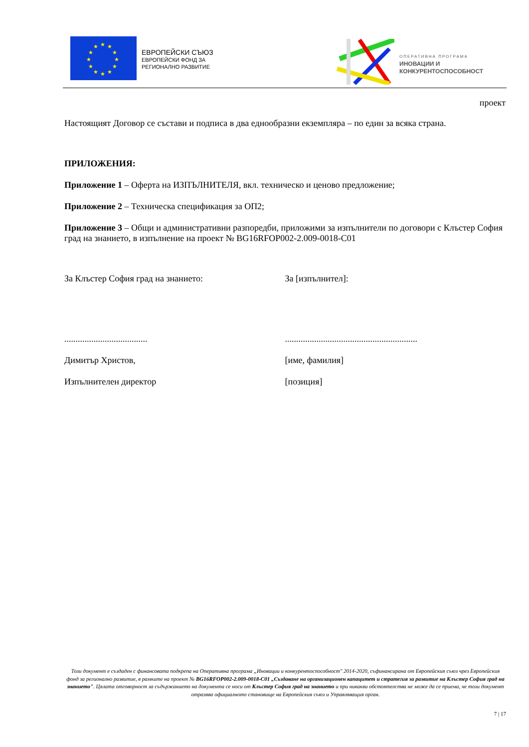★
★
★
★
★
★
★
★
★
★
★
★
ЕВРОПЕЙСКИ СЪЮЗ
ЕВРОПЕЙСКИ ФОНД ЗА
РЕГИОНАЛНО РАЗВИТИЕ
ОПЕРАТИВНА ПРОГРАМА
ИНОВАЦИИ И
КОНКУРЕНТОСПОСОБНОСТ
проект
Настоящият Договор се състави и подписа в два еднообразни екземпляра – по един за всяка страна.
ПРИЛОЖЕНИЯ:
Приложение 1 – Оферта на ИЗПЪЛНИТЕЛЯ, вкл. техническо и ценово предложение;
Приложение 2 – Техническа спецификация за ОП2;
Приложение 3 – Общи и административни разпоредби, приложими за изпълнители по договори с Клъстер София град на знанието, в изпълнение на проект № BG16RFOP002-2.009-0018-C01
За Клъстер София град на знанието: За [изпълнител]:
..................................... ...........................................................
Димитър Христов, [име, фамилия]
Изпълнителен директор [позиция]
Този документ е създаден с финансовата подкрепа на Оперативна програма „Иновации и конкурентоспособност" 2014-2020, съфинансирана от Европейския съюз чрез Европейския фонд за регионално развитие, в рамките на проект № BG16RFOP002-2.009-0018-C01 „Създаване на организационен капацитет и стратегия за развитие на Клъстер София град на знанието". Цялата отговорност за съдържанието на документа се носи от Клъстер София град на знанието и при никакви обстоятелства не може да се приема, че този документ отразява официалното становище на Европейския съюз и Управляващия орган.
7 | 17